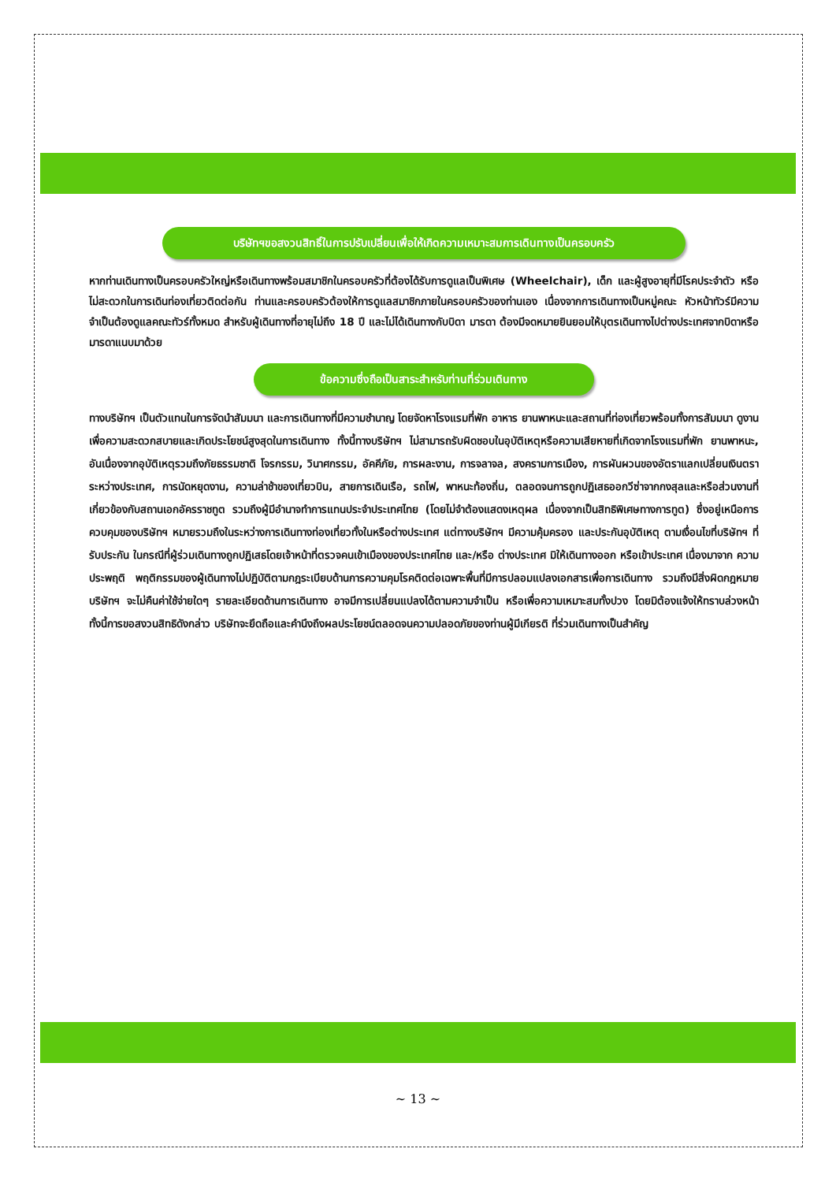บริษัทฯขอสงวนสิทธิ์ในการปรับเปลี่ยนเพื่อให้เกิดความเหมาะสมการเดินทางเป็นครอบครัว
หากท่านเดินทางเป็นครอบครัวใหญ่หรือเดินทางพร้อมสมาชิกในครอบครัวที่ต้องได้รับการดูแลเป็นพิเศษ (Wheelchair), เด็ก และผู้สูงอายุที่มีโรคประจำตัว หรือ ไม่สะดวกในการเดินท่องเที่ยวติดต่อกัน ท่านและครอบครัวต้องให้การดูแลสมาชิกภายในครอบครัวของท่านเอง เนื่องจากการเดินทางเป็นหมู่คณะ หัวหน้าทัวร์มีความจำเป็นต้องดูแลคณะทัวร์ทั้งหมด สำหรับผู้เดินทางที่อายุไม่ถึง 18 ปี และไม่ได้เดินทางกับบิดา มารดา ต้องมีจดหมายยินยอมให้บุตรเดินทางไปต่างประเทศจากบิดาหรือมารดาแนบมาด้วย
ข้อความซึ่งถือเป็นสาระสำหรับท่านที่ร่วมเดินทาง
ทางบริษัทฯ เป็นตัวแทนในการจัดนำสัมมนา และการเดินทางที่มีความชำนาญ โดยจัดหาโรงแรมที่พัก อาหาร ยานพาหนะและสถานที่ท่องเที่ยวพร้อมทั้งการสัมมนา ดูงานเพื่อความสะดวกสบายและเกิดประโยชน์สูงสุดในการเดินทาง ทั้งนี้ทางบริษัทฯ ไม่สามารถรับผิดชอบในอุบัติเหตุหรือความเสียหายที่เกิดจากโรงแรมที่พัก ยานพาหนะ, อันเนื่องจากอุบัติเหตุรวมถึงภัยธรรมชาติ โจรกรรม, วินาศกรรม, อัคคีภัย, การผละงาน, การจลาจล, สงครามการเมือง, การผันผวนของอัตราแลกเปลี่ยนเงินตราระหว่างประเทศ, การนัดหยุดงาน, ความล่าช้าของเที่ยวบิน, สายการเดินเรือ, รถไฟ, พาหนะท้องถิ่น, ตลอดจนการถูกปฏิเสธออกวีซ่าจากกงสุลและหรือส่วนงานที่เกี่ยวข้องกับสถานเอกอัครราชทูต รวมถึงผู้มีอำนาจทำการแทนประจำประเทศไทย (โดยไม่จำต้องแสดงเหตุผล เนื่องจากเป็นสิทธิพิเศษทางการทูต) ซึ่งอยู่เหนือการควบคุมของบริษัทฯ หมายรวมถึงในระหว่างการเดินทางท่องเที่ยวทั้งในหรือต่างประเทศ แต่ทางบริษัทฯ มีความคุ้มครอง และประกันอุบัติเหตุ ตามเงื่อนไขที่บริษัทฯ ที่รับประกัน ในกรณีที่ผู้ร่วมเดินทางถูกปฏิเสธโดยเจ้าหน้าที่ตรวจคนเข้าเมืองของประเทศไทย และ/หรือ ต่างประเทศ มิให้เดินทางออก หรือเข้าประเทศ เนื่องมาจาก ความประพฤติ พฤติกรรมของผู้เดินทางไม่ปฏิบัติตามกฎระเบียบด้านการความคุมโรคติดต่อเฉพาะพื้นที่มีการปลอมแปลงเอกสารเพื่อการเดินทาง รวมถึงมีสิ่งผิดกฎหมาย บริษัทฯ จะไม่คืนค่าใช้จ่ายใดๆ รายละเอียดด้านการเดินทาง อาจมีการเปลี่ยนแปลงได้ตามความจำเป็น หรือเพื่อความเหมาะสมทั้งปวง โดยมิต้องแจ้งให้ทราบล่วงหน้า ทั้งนี้การขอสงวนสิทธิดังกล่าว บริษัทจะยึดถือและคำนึงถึงผลประโยชน์ตลอดจนความปลอดภัยของท่านผู้มีเกียรติ ที่ร่วมเดินทางเป็นสำคัญ
~ 13 ~